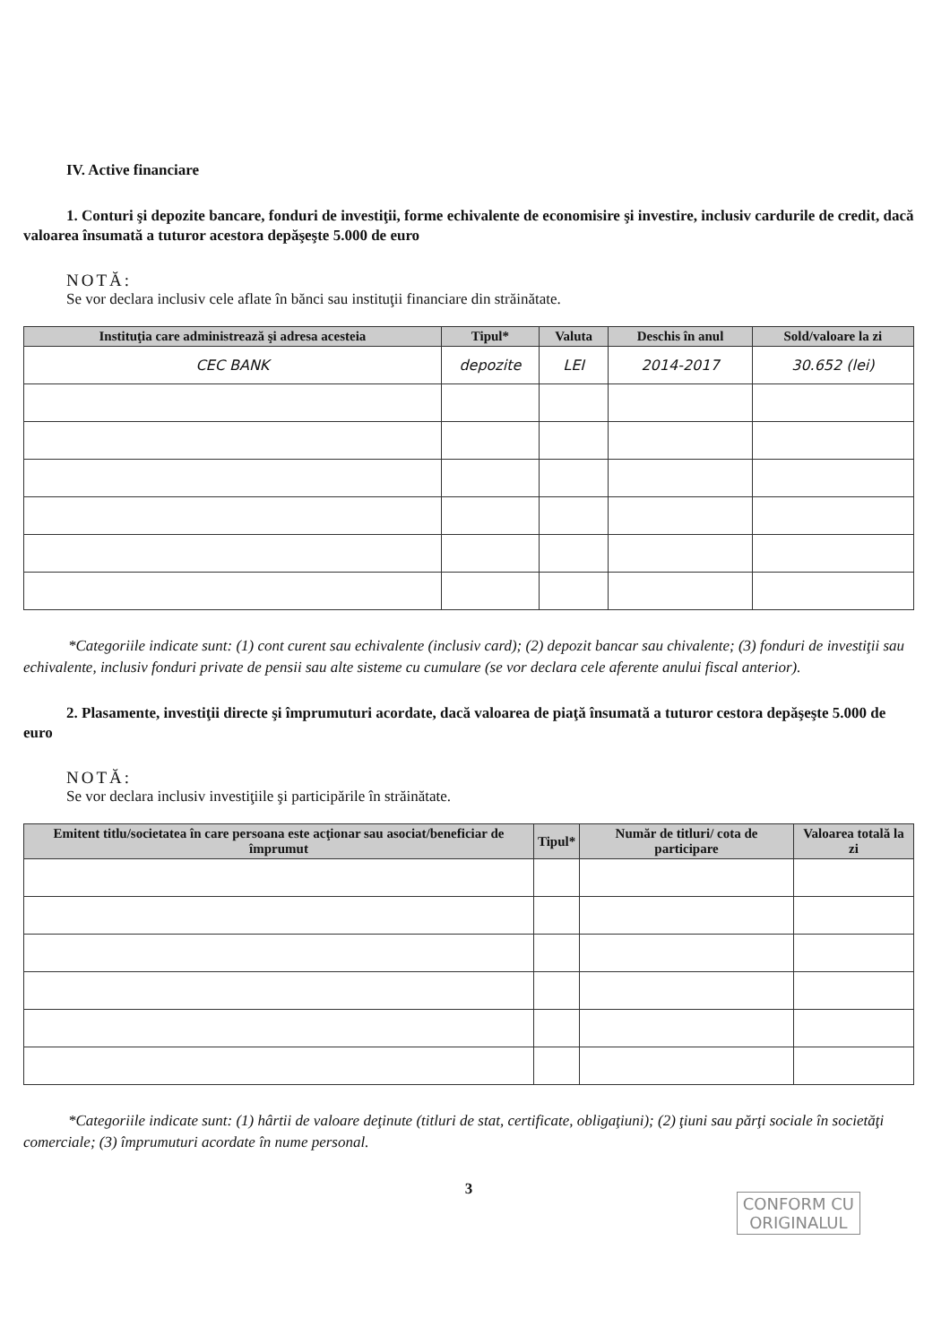IV. Active financiare
1. Conturi şi depozite bancare, fonduri de investiţii, forme echivalente de economisire şi investire, inclusiv cardurile de credit, dacă valoarea însumată a tuturor acestora depăşeşte 5.000 de euro
NOTĂ:
Se vor declara inclusiv cele aflate în bănci sau instituţii financiare din străinătate.
| Instituţia care administrează şi adresa acesteia | Tipul* | Valuta | Deschis în anul | Sold/valoare la zi |
| --- | --- | --- | --- | --- |
| CEC BANK | depozite | LEI | 2014-2017 | 30.652 (lei) |
*Categoriile indicate sunt: (1) cont curent sau echivalente (inclusiv card); (2) depozit bancar sau chivalente; (3) fonduri de investiţii sau echivalente, inclusiv fonduri private de pensii sau alte sisteme cu cumulare (se vor declara cele aferente anului fiscal anterior).
2. Plasamente, investiţii directe şi împrumuturi acordate, dacă valoarea de piaţă însumată a tuturor cestora depăşeşte 5.000 de euro
NOTĂ:
Se vor declara inclusiv investiţiile şi participările în străinătate.
| Emitent titlu/societatea în care persoana este acţionar sau asociat/beneficiar de împrumut | Tipul* | Număr de titluri/ cota de participare | Valoarea totală la zi |
| --- | --- | --- | --- |
*Categoriile indicate sunt: (1) hârtii de valoare deţinute (titluri de stat, certificate, obligaţiuni); (2) ţiuni sau părţi sociale în societăţi comerciale; (3) împrumuturi acordate în nume personal.
3
CONFORM CU
ORIGINALUL